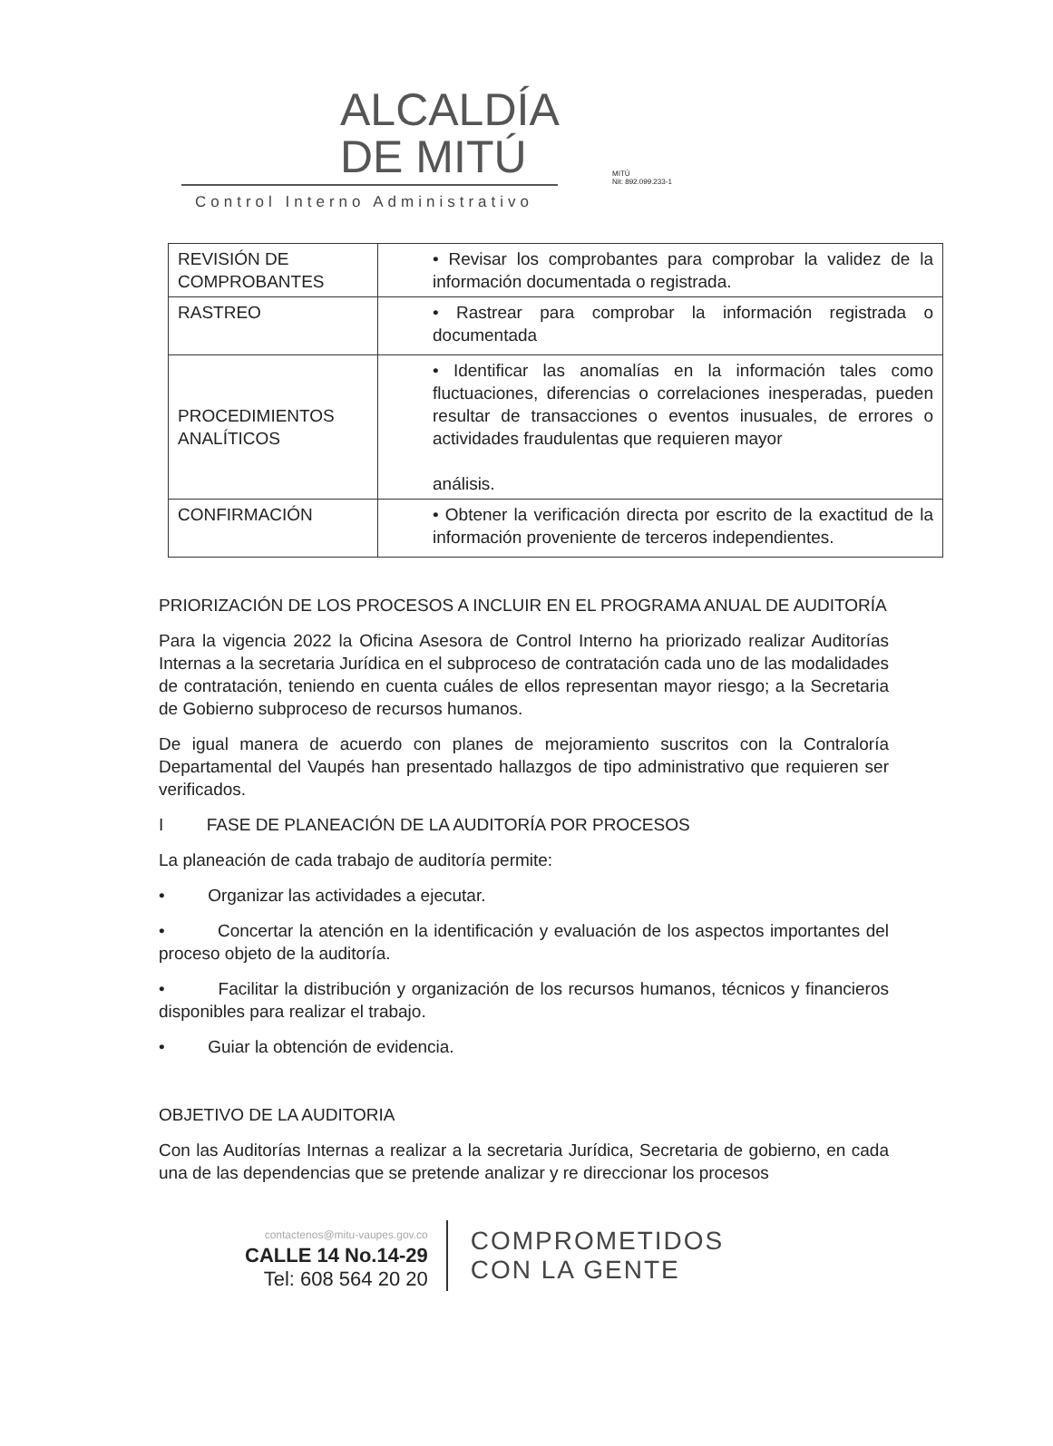ALCALDÍA
DE MITÚ
MITÚ
Nit: 892.099.233-1
Control Interno Administrativo
| REVISIÓN DE COMPROBANTES | • Revisar los comprobantes para comprobar la validez de la información documentada o registrada. |
| RASTREO | • Rastrear para comprobar la información registrada o documentada |
| PROCEDIMIENTOS ANALÍTICOS | • Identificar las anomalías en la información tales como fluctuaciones, diferencias o correlaciones inesperadas, pueden resultar de transacciones o eventos inusuales, de errores o actividades fraudulentas que requieren mayor análisis. |
| CONFIRMACIÓN | • Obtener la verificación directa por escrito de la exactitud de la información proveniente de terceros independientes. |
PRIORIZACIÓN DE LOS PROCESOS A INCLUIR EN EL PROGRAMA ANUAL DE AUDITORÍA
Para la vigencia 2022 la Oficina Asesora de Control Interno ha priorizado realizar Auditorías Internas a la secretaria Jurídica en el subproceso de contratación cada uno de las modalidades de contratación, teniendo en cuenta cuáles de ellos representan mayor riesgo; a la Secretaria de Gobierno subproceso de recursos humanos.
De igual manera de acuerdo con planes de mejoramiento suscritos con la Contraloría Departamental del Vaupés han presentado hallazgos de tipo administrativo que requieren ser verificados.
I FASE DE PLANEACIÓN DE LA AUDITORÍA POR PROCESOS
La planeación de cada trabajo de auditoría permite:
• Organizar las actividades a ejecutar.
• Concertar la atención en la identificación y evaluación de los aspectos importantes del proceso objeto de la auditoría.
• Facilitar la distribución y organización de los recursos humanos, técnicos y financieros disponibles para realizar el trabajo.
• Guiar la obtención de evidencia.
OBJETIVO DE LA AUDITORIA
Con las Auditorías Internas a realizar a la secretaria Jurídica, Secretaria de gobierno, en cada una de las dependencias que se pretende analizar y re direccionar los procesos
contactenos@mitu-vaupes.gov.co
CALLE 14 No.14-29
Tel: 608 564 20 20
COMPROMETIDOS
CON LA GENTE